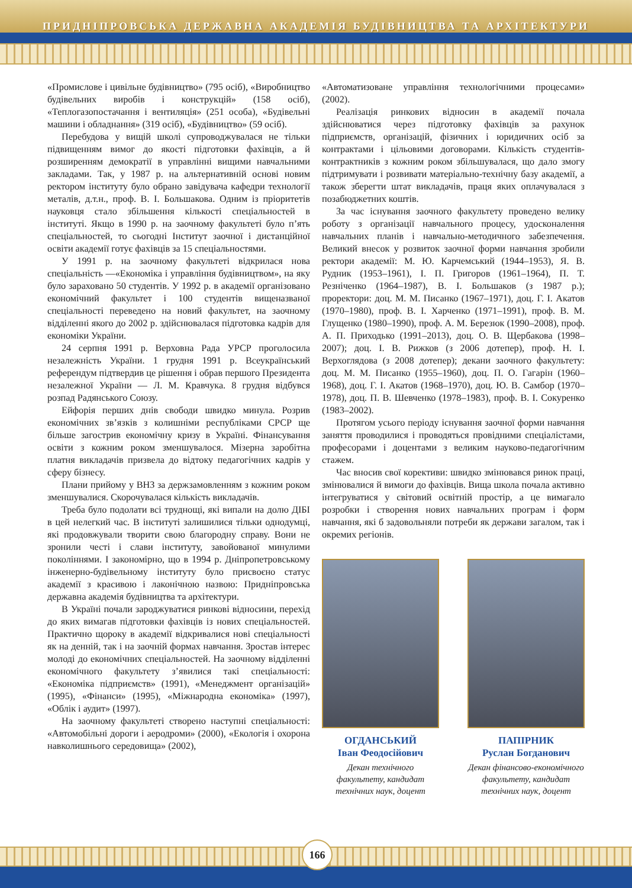ПРИДНІПРОВСЬКА ДЕРЖАВНА АКАДЕМІЯ БУДІВНИЦТВА ТА АРХІТЕКТУРИ
«Промислове і цивільне будівництво» (795 осіб), «Виробництво будівельних виробів і конструкцій» (158 осіб), «Теплогазопостачання і вентиляція» (251 особа), «Будівельні машини і обладнання» (319 осіб), «Будівництво» (59 осіб).
Перебудова у вищій школі супроводжувалася не тільки підвищенням вимог до якості підготовки фахівців, а й розширенням демократії в управлінні вищими навчальними закладами. Так, у 1987 р. на альтернативній основі новим ректором інституту було обрано завідувача кафедри технології металів, д.т.н., проф. В. І. Большакова. Одним із пріоритетів науковця стало збільшення кількості спеціальностей в інституті. Якщо в 1990 р. на заочному факультеті було п’ять спеціальностей, то сьогодні Інститут заочної і дистанційної освіти академії готує фахівців за 15 спеціальностями.
У 1991 р. на заочному факультеті відкрилася нова спеціальність —«Економіка і управління будівництвом», на яку було зараховано 50 студентів. У 1992 р. в академії організовано економічний факультет і 100 студентів вищеназваної спеціальності переведено на новий факультет, на заочному відділенні якого до 2002 р. здійснювалася підготовка кадрів для економіки України.
24 серпня 1991 р. Верховна Рада УРСР проголосила незалежність України. 1 грудня 1991 р. Всеукраїнський референдум підтвердив це рішення і обрав першого Президента незалежної України — Л. М. Кравчука. 8 грудня відбувся розпад Радянського Союзу.
Ейфорія перших днів свободи швидко минула. Розрив економічних зв’язків з колишніми республіками СРСР ще більше загострив економічну кризу в Україні. Фінансування освіти з кожним роком зменшувалося. Мізерна заробітна платня викладачів призвела до відтоку педагогічних кадрів у сферу бізнесу.
Плани прийому у ВНЗ за держзамовленням з кожним роком зменшувалися. Скорочувалася кількість викладачів.
Треба було подолати всі труднощі, які випали на долю ДІБІ в цей нелегкий час. В інституті залишилися тільки однодумці, які продовжували творити свою благородну справу. Вони не зронили честі і слави інституту, завойованої минулими поколіннями. І закономірно, що в 1994 р. Дніпропетровському інженерно-будівельному інституту було присвоєно статус академії з красивою і лаконічною назвою: Придніпровська державна академія будівництва та архітектури.
В Україні почали зароджуватися ринкові відносини, перехід до яких вимагав підготовки фахівців із нових спеціальностей. Практично щороку в академії відкривалися нові спеціальності як на денній, так і на заочній формах навчання. Зростав інтерес молоді до економічних спеціальностей. На заочному відділенні економічного факультету з’явилися такі спеціальності: «Економіка підприємств» (1991), «Менеджмент організацій» (1995), «Фінанси» (1995), «Міжнародна економіка» (1997), «Облік і аудит» (1997).
На заочному факультеті створено наступні спеціальності: «Автомобільні дороги і аеродроми» (2000), «Екологія і охорона навколишнього середовища» (2002),
«Автоматизоване управління технологічними процесами» (2002).
Реалізація ринкових відносин в академії почала здійснюватися через підготовку фахівців за рахунок підприємств, організацій, фізичних і юридичних осіб за контрактами і цільовими договорами. Кількість студентів-контрактників з кожним роком збільшувалася, що дало змогу підтримувати і розвивати матеріально-технічну базу академії, а також зберегти штат викладачів, праця яких оплачувалася з позабюджетних коштів.
За час існування заочного факультету проведено велику роботу з організації навчального процесу, удосконалення навчальних планів і навчально-методичного забезпечення. Великий внесок у розвиток заочної форми навчання зробили ректори академії: М. Ю. Карчемський (1944–1953), Я. В. Рудник (1953–1961), І. П. Григоров (1961–1964), П. Т. Резніченко (1964–1987), В. І. Большаков (з 1987 р.); проректори: доц. М. М. Писанко (1967–1971), доц. Г. І. Акатов (1970–1980), проф. В. І. Харченко (1971–1991), проф. В. М. Глущенко (1980–1990), проф. А. М. Березюк (1990–2008), проф. А. П. Приходько (1991–2013), доц. О. В. Щербакова (1998–2007); доц. І. В. Рижков (з 2006 дотепер), проф. Н. І. Верхоглядова (з 2008 дотепер); декани заочного факультету: доц. М. М. Писанко (1955–1960), доц. П. О. Гагарін (1960–1968), доц. Г. І. Акатов (1968–1970), доц. Ю. В. Самбор (1970–1978), доц. П. В. Шевченко (1978–1983), проф. В. І. Сокуренко (1983–2002).
Протягом усього періоду існування заочної форми навчання заняття проводилися і проводяться провідними спеціалістами, професорами і доцентами з великим науково-педагогічним стажем.
Час вносив свої корективи: швидко змінювався ринок праці, змінювалися й вимоги до фахівців. Вища школа почала активно інтегруватися у світовий освітній простір, а це вимагало розробки і створення нових навчальних програм і форм навчання, які б задовольняли потреби як держави загалом, так і окремих регіонів.
ОГДАНСЬКИЙ
Іван Феодосійович
Декан технічного факультету, кандидат технічних наук, доцент
ПАПІРНИК
Руслан Богданович
Декан фінансово-економічного факультету, кандидат технічних наук, доцент
166